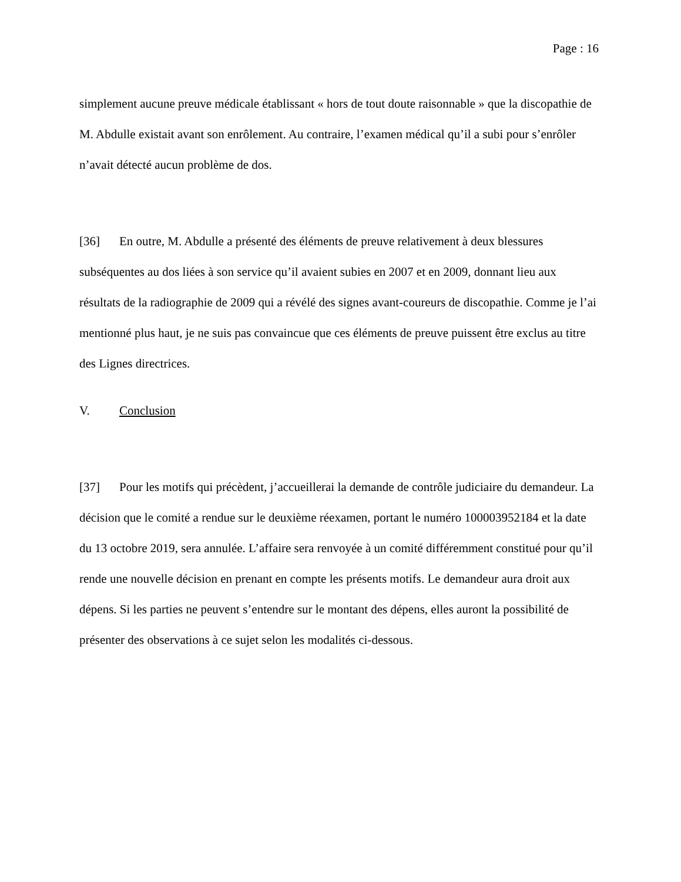Page : 16
simplement aucune preuve médicale établissant « hors de tout doute raisonnable » que la discopathie de M. Abdulle existait avant son enrôlement. Au contraire, l’examen médical qu’il a subi pour s’enrôler n’avait détecté aucun problème de dos.
[36] En outre, M. Abdulle a présenté des éléments de preuve relativement à deux blessures subséquentes au dos liées à son service qu’il avaient subies en 2007 et en 2009, donnant lieu aux résultats de la radiographie de 2009 qui a révélé des signes avant-coureurs de discopathie. Comme je l’ai mentionné plus haut, je ne suis pas convaincue que ces éléments de preuve puissent être exclus au titre des Lignes directrices.
V. Conclusion
[37] Pour les motifs qui précèdent, j’accueillerai la demande de contrôle judiciaire du demandeur. La décision que le comité a rendue sur le deuxième réexamen, portant le numéro 100003952184 et la date du 13 octobre 2019, sera annulée. L’affaire sera renvoyée à un comité différemment constitué pour qu’il rende une nouvelle décision en prenant en compte les présents motifs. Le demandeur aura droit aux dépens. Si les parties ne peuvent s’entendre sur le montant des dépens, elles auront la possibilité de présenter des observations à ce sujet selon les modalités ci-dessous.